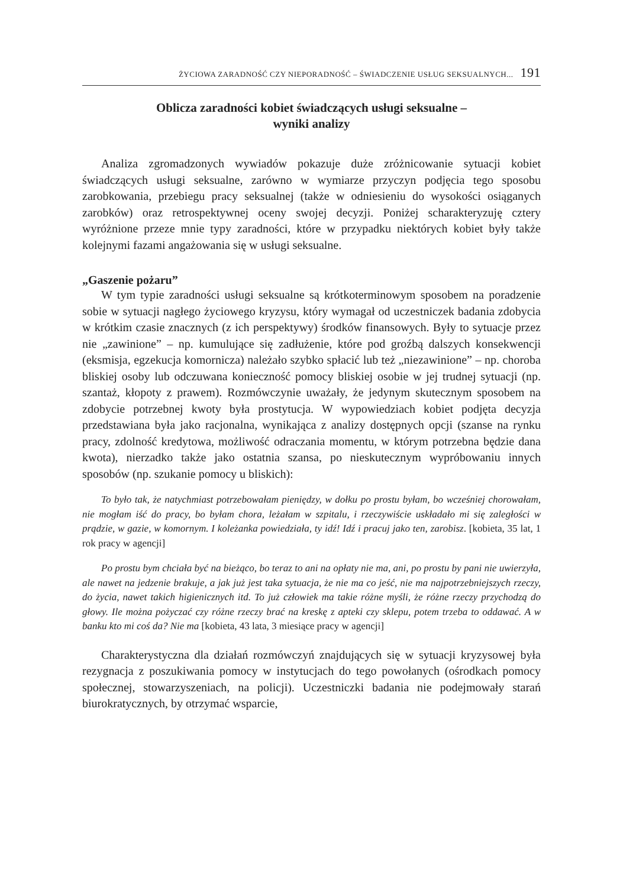ŻYCIOWA ZARADNOŚĆ CZY NIEPORADNOŚĆ – ŚWIADCZENIE USŁUG SEKSUALNYCH... 191
Oblicza zaradności kobiet świadczących usługi seksualne –
wyniki analizy
Analiza zgromadzonych wywiadów pokazuje duże zróżnicowanie sytuacji kobiet świadczących usługi seksualne, zarówno w wymiarze przyczyn podjęcia tego sposobu zarobkowania, przebiegu pracy seksualnej (także w odniesieniu do wysokości osiąganych zarobków) oraz retrospektywnej oceny swojej decyzji. Poniżej scharakteryzuję cztery wyróżnione przeze mnie typy zaradności, które w przypadku niektórych kobiet były także kolejnymi fazami angażowania się w usługi seksualne.
„Gaszenie pożaru”
W tym typie zaradności usługi seksualne są krótkoterminowym sposobem na poradzenie sobie w sytuacji nagłego życiowego kryzysu, który wymagał od uczestniczek badania zdobycia w krótkim czasie znacznych (z ich perspektywy) środków finansowych. Były to sytuacje przez nie „zawinione” – np. kumulujące się zadłużenie, które pod groźbą dalszych konsekwencji (eksmisja, egzekucja komornicza) należało szybko spłacić lub też „niezawinione” – np. choroba bliskiej osoby lub odczuwana konieczność pomocy bliskiej osobie w jej trudnej sytuacji (np. szantaż, kłopoty z prawem). Rozmówczynie uważały, że jedynym skutecznym sposobem na zdobycie potrzebnej kwoty była prostytucja. W wypowiedziach kobiet podjęta decyzja przedstawiana była jako racjonalna, wynikająca z analizy dostępnych opcji (szanse na rynku pracy, zdolność kredytowa, możliwość odraczania momentu, w którym potrzebna będzie dana kwota), nierzadko także jako ostatnia szansa, po nieskutecznym wypróbowaniu innych sposobów (np. szukanie pomocy u bliskich):
To było tak, że natychmiast potrzebowałam pieniędzy, w dołku po prostu byłam, bo wcześniej chorowałam, nie mogłam iść do pracy, bo byłam chora, leżałam w szpitalu, i rzeczywiście uskładało mi się zaległości w prądzie, w gazie, w komornym. I koleżanka powiedziała, ty idź! Idź i pracuj jako ten, zarobisz. [kobieta, 35 lat, 1 rok pracy w agencji]
Po prostu bym chciała być na bieżąco, bo teraz to ani na opłaty nie ma, ani, po prostu by pani nie uwierzyła, ale nawet na jedzenie brakuje, a jak już jest taka sytuacja, że nie ma co jeść, nie ma najpotrzebniejszych rzeczy, do życia, nawet takich higienicznych itd. To już człowiek ma takie różne myśli, że różne rzeczy przychodzą do głowy. Ile można pożyczać czy różne rzeczy brać na kreskę z apteki czy sklepu, potem trzeba to oddawać. A w banku kto mi coś da? Nie ma [kobieta, 43 lata, 3 miesiące pracy w agencji]
Charakterystyczna dla działań rozmówczyń znajdujących się w sytuacji kryzysowej była rezygnacja z poszukiwania pomocy w instytucjach do tego powołanych (ośrodkach pomocy społecznej, stowarzyszeniach, na policji). Uczestniczki badania nie podejmowały starań biurokratycznych, by otrzymać wsparcie,